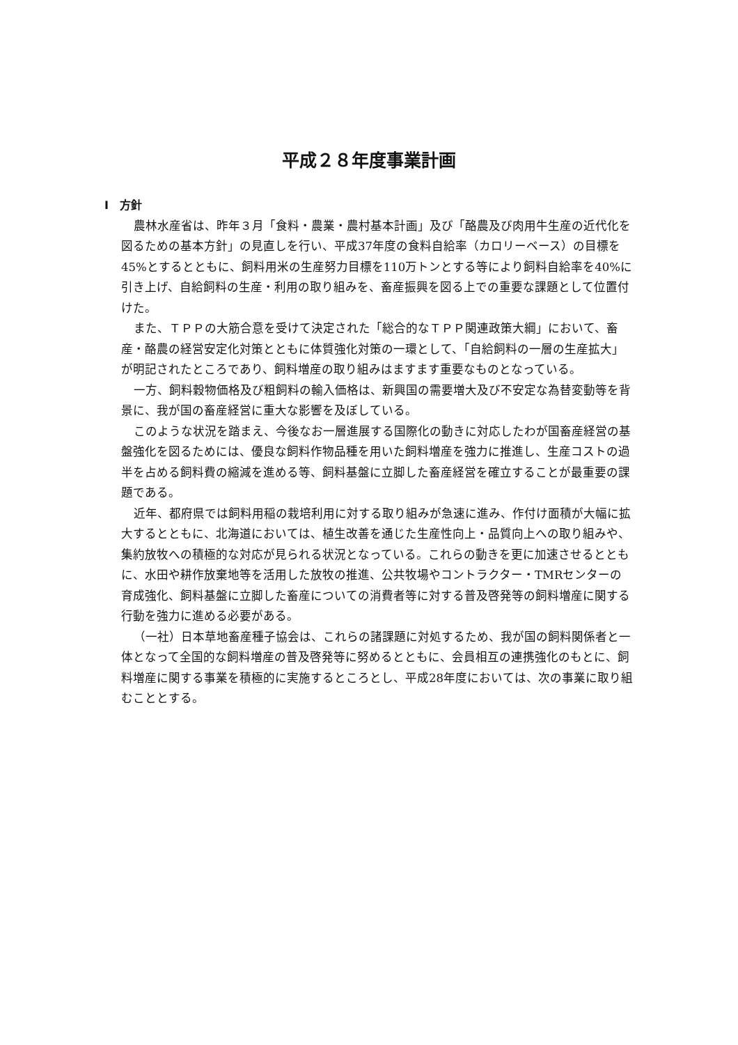平成２８年度事業計画
Ⅰ　方針
農林水産省は、昨年３月「食料・農業・農村基本計画」及び「酪農及び肉用牛生産の近代化を図るための基本方針」の見直しを行い、平成37年度の食料自給率（カロリーベース）の目標を45%とするとともに、飼料用米の生産努力目標を110万トンとする等により飼料自給率を40%に引き上げ、自給飼料の生産・利用の取り組みを、畜産振興を図る上での重要な課題として位置付けた。
また、ＴＰＰの大筋合意を受けて決定された「総合的なＴＰＰ関連政策大綱」において、畜産・酪農の経営安定化対策とともに体質強化対策の一環として、「自給飼料の一層の生産拡大」が明記されたところであり、飼料増産の取り組みはますます重要なものとなっている。
一方、飼料穀物価格及び粗飼料の輸入価格は、新興国の需要増大及び不安定な為替変動等を背景に、我が国の畜産経営に重大な影響を及ぼしている。
このような状況を踏まえ、今後なお一層進展する国際化の動きに対応したわが国畜産経営の基盤強化を図るためには、優良な飼料作物品種を用いた飼料増産を強力に推進し、生産コストの過半を占める飼料費の縮減を進める等、飼料基盤に立脚した畜産経営を確立することが最重要の課題である。
近年、都府県では飼料用稲の栽培利用に対する取り組みが急速に進み、作付け面積が大幅に拡大するとともに、北海道においては、植生改善を通じた生産性向上・品質向上への取り組みや、集約放牧への積極的な対応が見られる状況となっている。これらの動きを更に加速させるとともに、水田や耕作放棄地等を活用した放牧の推進、公共牧場やコントラクター・TMRセンターの育成強化、飼料基盤に立脚した畜産についての消費者等に対する普及啓発等の飼料増産に関する行動を強力に進める必要がある。
（一社）日本草地畜産種子協会は、これらの諸課題に対処するため、我が国の飼料関係者と一体となって全国的な飼料増産の普及啓発等に努めるとともに、会員相互の連携強化のもとに、飼料増産に関する事業を積極的に実施するところとし、平成28年度においては、次の事業に取り組むこととする。